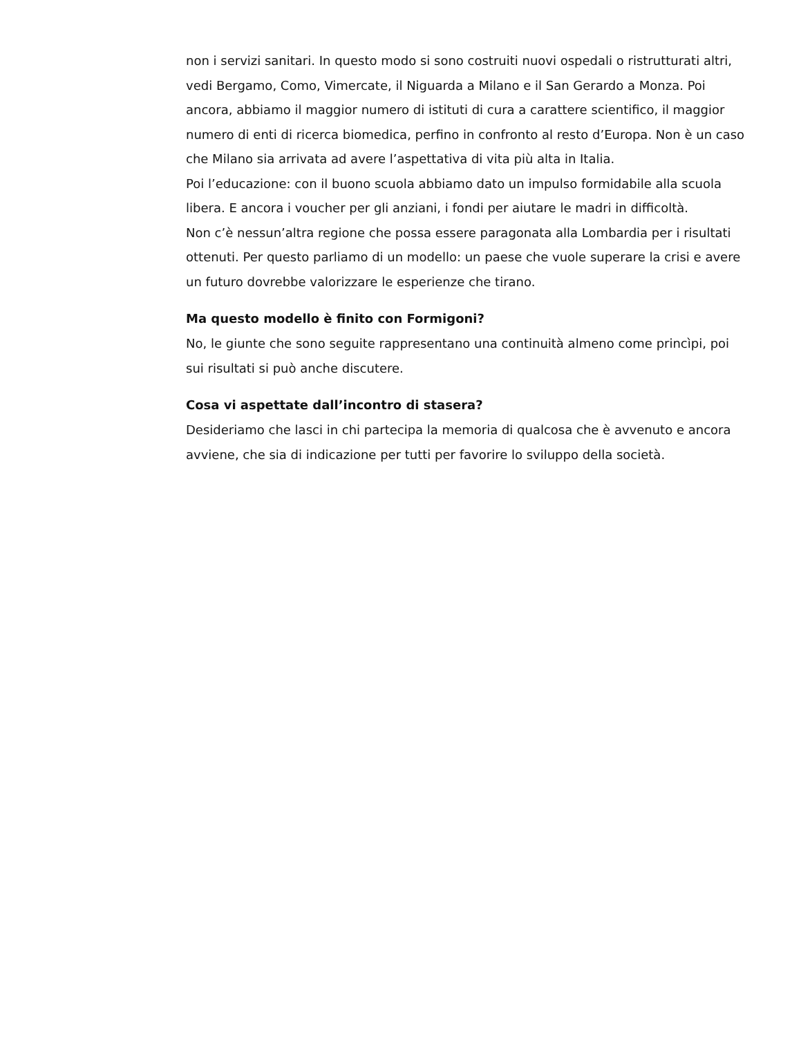non i servizi sanitari. In questo modo si sono costruiti nuovi ospedali o ristrutturati altri, vedi Bergamo, Como, Vimercate, il Niguarda a Milano e il San Gerardo a Monza. Poi ancora, abbiamo il maggior numero di istituti di cura a carattere scientifico, il maggior numero di enti di ricerca biomedica, perfino in confronto al resto d’Europa. Non è un caso che Milano sia arrivata ad avere l’aspettativa di vita più alta in Italia.
Poi l’educazione: con il buono scuola abbiamo dato un impulso formidabile alla scuola libera. E ancora i voucher per gli anziani, i fondi per aiutare le madri in difficoltà.
Non c’è nessun’altra regione che possa essere paragonata alla Lombardia per i risultati ottenuti. Per questo parliamo di un modello: un paese che vuole superare la crisi e avere un futuro dovrebbe valorizzare le esperienze che tirano.
Ma questo modello è finito con Formigoni?
No, le giunte che sono seguite rappresentano una continuità almeno come princìpi, poi sui risultati si può anche discutere.
Cosa vi aspettate dall’incontro di stasera?
Desideriamo che lasci in chi partecipa la memoria di qualcosa che è avvenuto e ancora avviene, che sia di indicazione per tutti per favorire lo sviluppo della società.